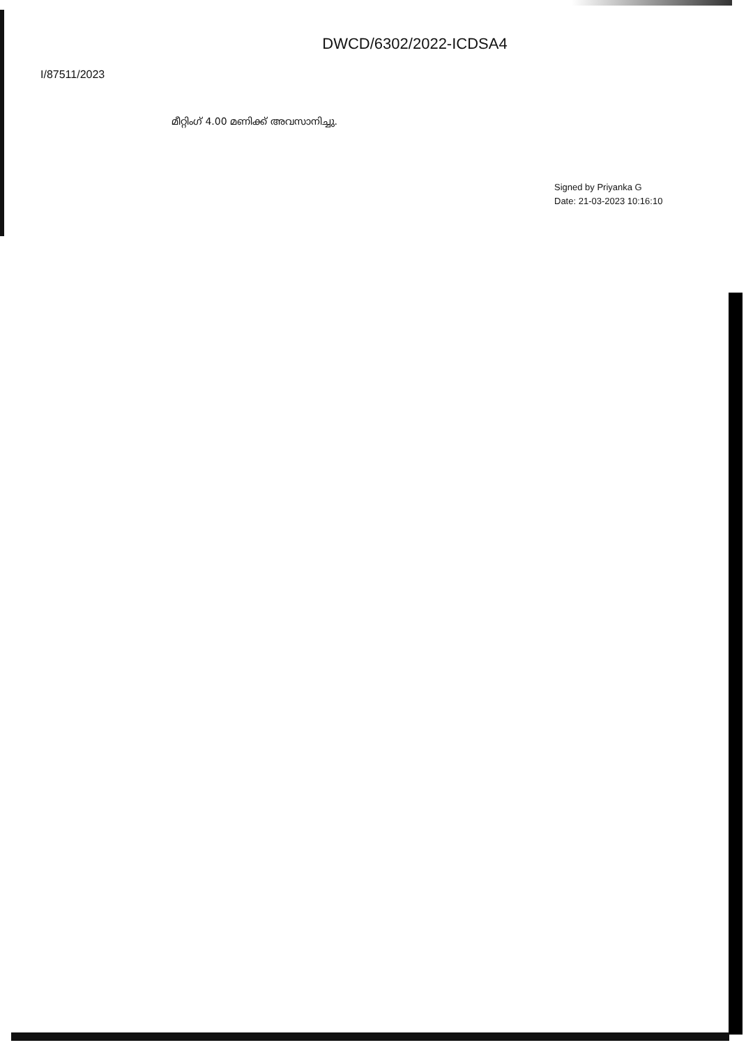DWCD/6302/2022-ICDSA4
I/87511/2023
മീറ്റിംഗ് 4.00 മണിക്ക് അവസാനിച്ചു.
Signed by Priyanka G
Date: 21-03-2023 10:16:10